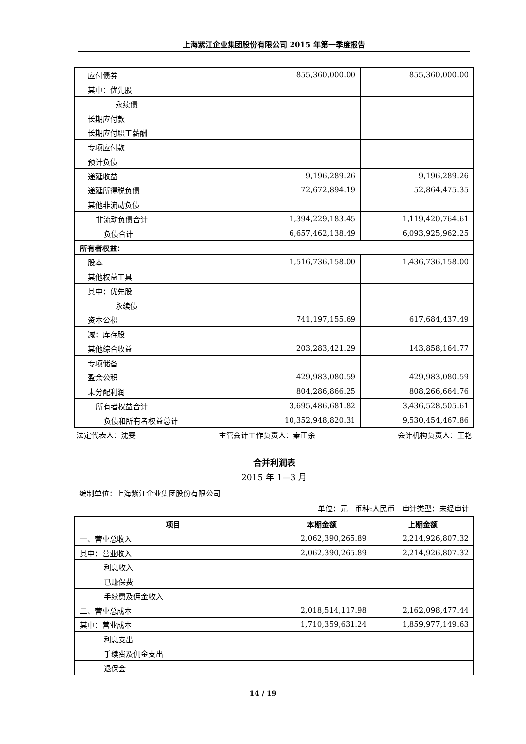上海紫江企业集团股份有限公司 2015 年第一季度报告
| 应付债券 | 855,360,000.00 | 855,360,000.00 |
| 其中：优先股 | | |
| 永续债 | | |
| 长期应付款 | | |
| 长期应付职工薪酬 | | |
| 专项应付款 | | |
| 预计负债 | | |
| 递延收益 | 9,196,289.26 | 9,196,289.26 |
| 递延所得税负债 | 72,672,894.19 | 52,864,475.35 |
| 其他非流动负债 | | |
| 非流动负债合计 | 1,394,229,183.45 | 1,119,420,764.61 |
| 负债合计 | 6,657,462,138.49 | 6,093,925,962.25 |
| 所有者权益： | | |
| 股本 | 1,516,736,158.00 | 1,436,736,158.00 |
| 其他权益工具 | | |
| 其中：优先股 | | |
| 永续债 | | |
| 资本公积 | 741,197,155.69 | 617,684,437.49 |
| 减：库存股 | | |
| 其他综合收益 | 203,283,421.29 | 143,858,164.77 |
| 专项储备 | | |
| 盈余公积 | 429,983,080.59 | 429,983,080.59 |
| 未分配利润 | 804,286,866.25 | 808,266,664.76 |
| 所有者权益合计 | 3,695,486,681.82 | 3,436,528,505.61 |
| 负债和所有者权益总计 | 10,352,948,820.31 | 9,530,454,467.86 |
法定代表人：沈雯 主管会计工作负责人：秦正余 会计机构负责人：王艳
合并利润表
2015 年 1—3 月
编制单位：上海紫江企业集团股份有限公司
单位：元　币种:人民币　审计类型：未经审计
| 项目 | 本期金额 | 上期金额 |
| --- | --- | --- |
| 一、营业总收入 | 2,062,390,265.89 | 2,214,926,807.32 |
| 其中：营业收入 | 2,062,390,265.89 | 2,214,926,807.32 |
| 利息收入 | | |
| 已赚保费 | | |
| 手续费及佣金收入 | | |
| 二、营业总成本 | 2,018,514,117.98 | 2,162,098,477.44 |
| 其中：营业成本 | 1,710,359,631.24 | 1,859,977,149.63 |
| 利息支出 | | |
| 手续费及佣金支出 | | |
| 退保金 | | |
14 / 19